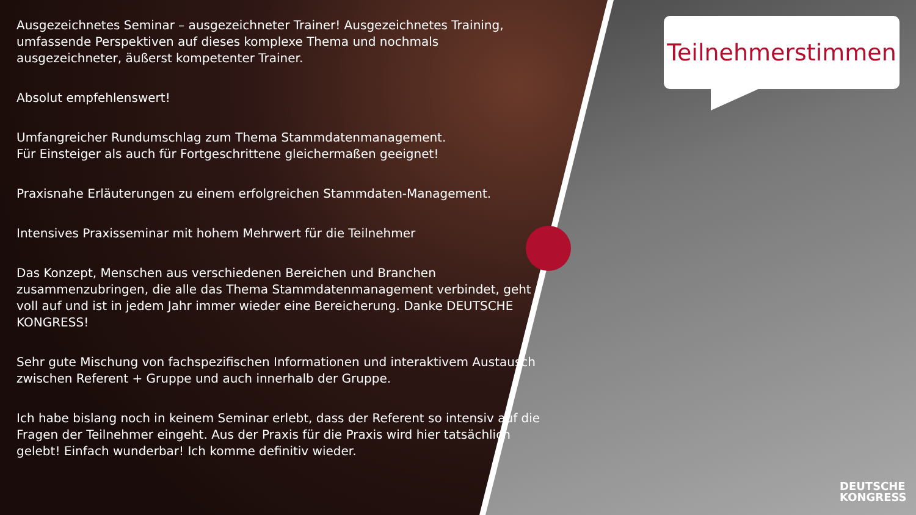Ausgezeichnetes Seminar – ausgezeichneter Trainer! Ausgezeichnetes Training, umfassende Perspektiven auf dieses komplexe Thema und nochmals ausgezeichneter, äußerst kompetenter Trainer.
Absolut empfehlenswert!
Umfangreicher Rundumschlag zum Thema Stammdatenmanagement.
Für Einsteiger als auch für Fortgeschrittene gleichermaßen geeignet!
Praxisnahe Erläuterungen zu einem erfolgreichen Stammdaten-Management.
Intensives Praxisseminar mit hohem Mehrwert für die Teilnehmer
Das Konzept, Menschen aus verschiedenen Bereichen und Branchen zusammenzubringen, die alle das Thema Stammdatenmanagement verbindet, geht voll auf und ist in jedem Jahr immer wieder eine Bereicherung. Danke DEUTSCHE KONGRESS!
Sehr gute Mischung von fachspezifischen Informationen und interaktivem Austausch zwischen Referent + Gruppe und auch innerhalb der Gruppe.
Ich habe bislang noch in keinem Seminar erlebt, dass der Referent so intensiv auf die Fragen der Teilnehmer eingeht. Aus der Praxis für die Praxis wird hier tatsächlich gelebt! Einfach wunderbar! Ich komme definitiv wieder.
Teilnehmerstimmen
DEUTSCHE
KONGRESS